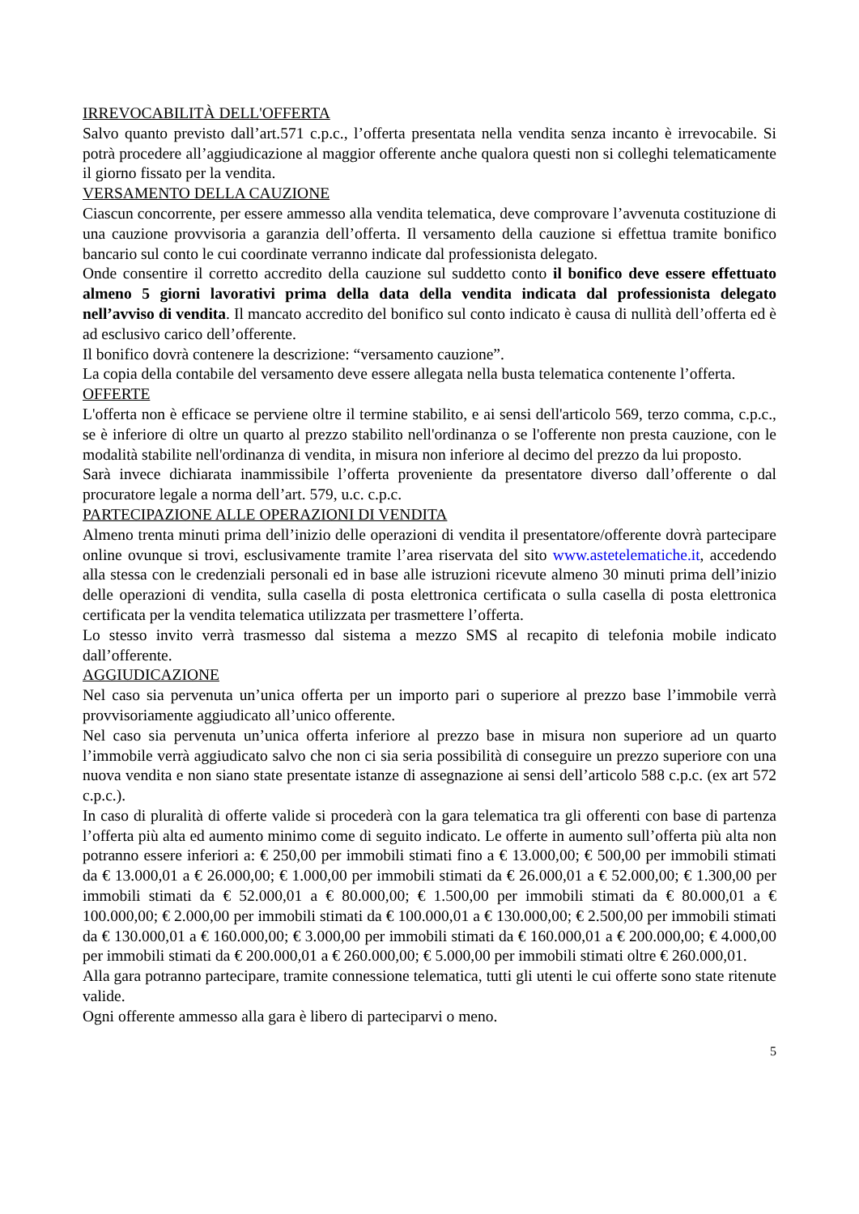IRREVOCABILITÀ DELL'OFFERTA
Salvo quanto previsto dall’art.571 c.p.c., l’offerta presentata nella vendita senza incanto è irrevocabile. Si potrà procedere all’aggiudicazione al maggior offerente anche qualora questi non si colleghi telematicamente il giorno fissato per la vendita.
VERSAMENTO DELLA CAUZIONE
Ciascun concorrente, per essere ammesso alla vendita telematica, deve comprovare l’avvenuta costituzione di una cauzione provvisoria a garanzia dell’offerta. Il versamento della cauzione si effettua tramite bonifico bancario sul conto le cui coordinate verranno indicate dal professionista delegato.
Onde consentire il corretto accredito della cauzione sul suddetto conto il bonifico deve essere effettuato almeno 5 giorni lavorativi prima della data della vendita indicata dal professionista delegato nell’avviso di vendita. Il mancato accredito del bonifico sul conto indicato è causa di nullità dell’offerta ed è ad esclusivo carico dell’offerente.
Il bonifico dovrà contenere la descrizione: “versamento cauzione”.
La copia della contabile del versamento deve essere allegata nella busta telematica contenente l’offerta.
OFFERTE
L'offerta non è efficace se perviene oltre il termine stabilito, e ai sensi dell'articolo 569, terzo comma, c.p.c., se è inferiore di oltre un quarto al prezzo stabilito nell'ordinanza o se l'offerente non presta cauzione, con le modalità stabilite nell'ordinanza di vendita, in misura non inferiore al decimo del prezzo da lui proposto.
Sarà invece dichiarata inammissibile l’offerta proveniente da presentatore diverso dall’offerente o dal procuratore legale a norma dell’art. 579, u.c. c.p.c.
PARTECIPAZIONE ALLE OPERAZIONI DI VENDITA
Almeno trenta minuti prima dell’inizio delle operazioni di vendita il presentatore/offerente dovrà partecipare online ovunque si trovi, esclusivamente tramite l’area riservata del sito www.astetelematiche.it, accedendo alla stessa con le credenziali personali ed in base alle istruzioni ricevute almeno 30 minuti prima dell’inizio delle operazioni di vendita, sulla casella di posta elettronica certificata o sulla casella di posta elettronica certificata per la vendita telematica utilizzata per trasmettere l’offerta.
Lo stesso invito verrà trasmesso dal sistema a mezzo SMS al recapito di telefonia mobile indicato dall’offerente.
AGGIUDICAZIONE
Nel caso sia pervenuta un’unica offerta per un importo pari o superiore al prezzo base l’immobile verrà provvisoriamente aggiudicato all’unico offerente.
Nel caso sia pervenuta un’unica offerta inferiore al prezzo base in misura non superiore ad un quarto l’immobile verrà aggiudicato salvo che non ci sia seria possibilità di conseguire un prezzo superiore con una nuova vendita e non siano state presentate istanze di assegnazione ai sensi dell’articolo 588 c.p.c. (ex art 572 c.p.c.).
In caso di pluralità di offerte valide si procederà con la gara telematica tra gli offerenti con base di partenza l’offerta più alta ed aumento minimo come di seguito indicato. Le offerte in aumento sull’offerta più alta non potranno essere inferiori a: € 250,00 per immobili stimati fino a € 13.000,00; € 500,00 per immobili stimati da € 13.000,01 a € 26.000,00; € 1.000,00 per immobili stimati da € 26.000,01 a € 52.000,00; € 1.300,00 per immobili stimati da € 52.000,01 a € 80.000,00; € 1.500,00 per immobili stimati da € 80.000,01 a € 100.000,00; € 2.000,00 per immobili stimati da € 100.000,01 a € 130.000,00; € 2.500,00 per immobili stimati da € 130.000,01 a € 160.000,00; € 3.000,00 per immobili stimati da € 160.000,01 a € 200.000,00; € 4.000,00 per immobili stimati da € 200.000,01 a € 260.000,00; € 5.000,00 per immobili stimati oltre € 260.000,01.
Alla gara potranno partecipare, tramite connessione telematica, tutti gli utenti le cui offerte sono state ritenute valide.
Ogni offerente ammesso alla gara è libero di parteciparvi o meno.
5